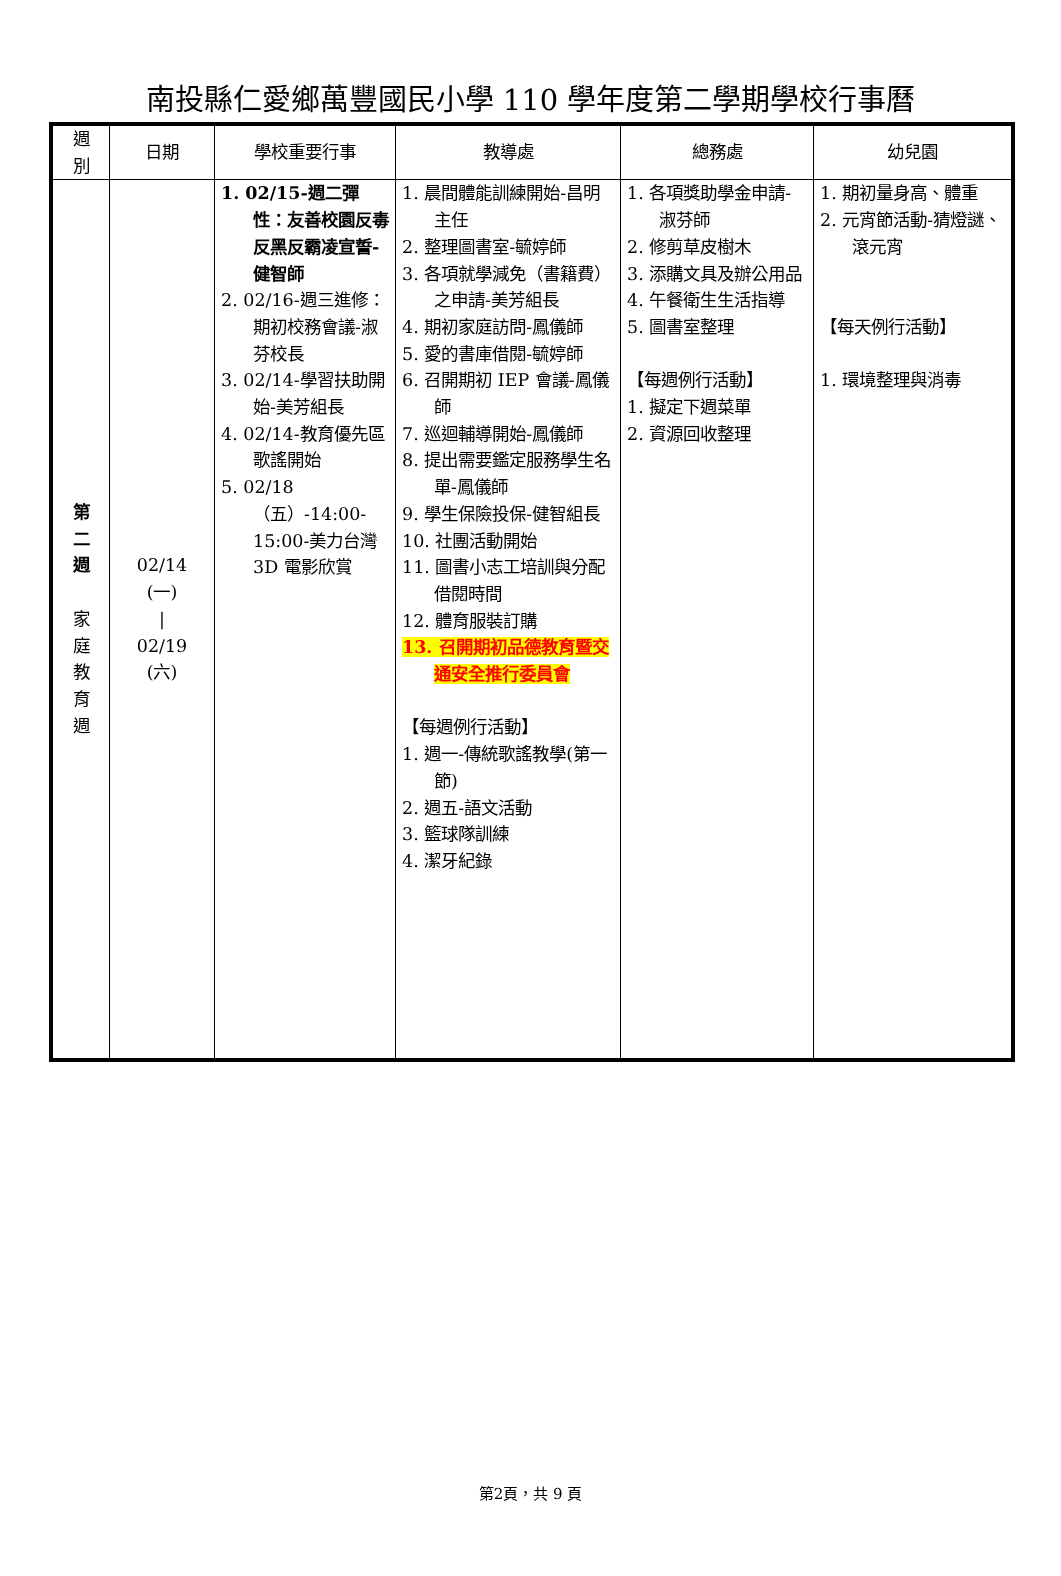南投縣仁愛鄉萬豐國民小學 110 學年度第二學期學校行事曆
| 週 別 | 日期 | 學校重要行事 | 教導處 | 總務處 | 幼兒園 |
| --- | --- | --- | --- | --- | --- |
| 第 二 週 家 庭 教 育 週 | 02/14 (一) / 02/19 (六) | 1. 02/15-週二彈性：友善校園反毒反黑反霸凌宣誓-健智師 2. 02/16-週三進修：期初校務會議-淑芬校長 3. 02/14-學習扶助開始-美芳組長 4. 02/14-教育優先區歌謠開始 5. 02/18（五）-14:00-15:00-美力台灣 3D 電影欣賞 | 1. 晨間體能訓練開始-昌明主任 2. 整理圖書室-毓婷師 3. 各項就學減免（書籍費）之申請-美芳組長 4. 期初家庭訪問-鳳儀師 5. 愛的書庫借閱-毓婷師 6. 召開期初 IEP 會議-鳳儀師 7. 巡迴輔導開始-鳳儀師 8. 提出需要鑑定服務學生名單-鳳儀師 9. 學生保險投保-健智組長 10. 社團活動開始 11. 圖書小志工培訓與分配借閱時間 12. 體育服裝訂購 13. 召開期初品德教育暨交通安全推行委員會 【每週例行活動】 1. 週一-傳統歌謠教學(第一節) 2. 週五-語文活動 3. 籃球隊訓練 4. 潔牙紀錄 | 1. 各項獎助學金申請-淑芬師 2. 修剪草皮樹木 3. 添購文具及辦公用品 4. 午餐衛生生活指導 5. 圖書室整理 【每週例行活動】 1. 擬定下週菜單 2. 資源回收整理 | 1. 期初量身高、體重 2. 元宵節活動-猜燈謎、滾元宵 【每天例行活動】 1. 環境整理與消毒 |
第2頁，共 9 頁